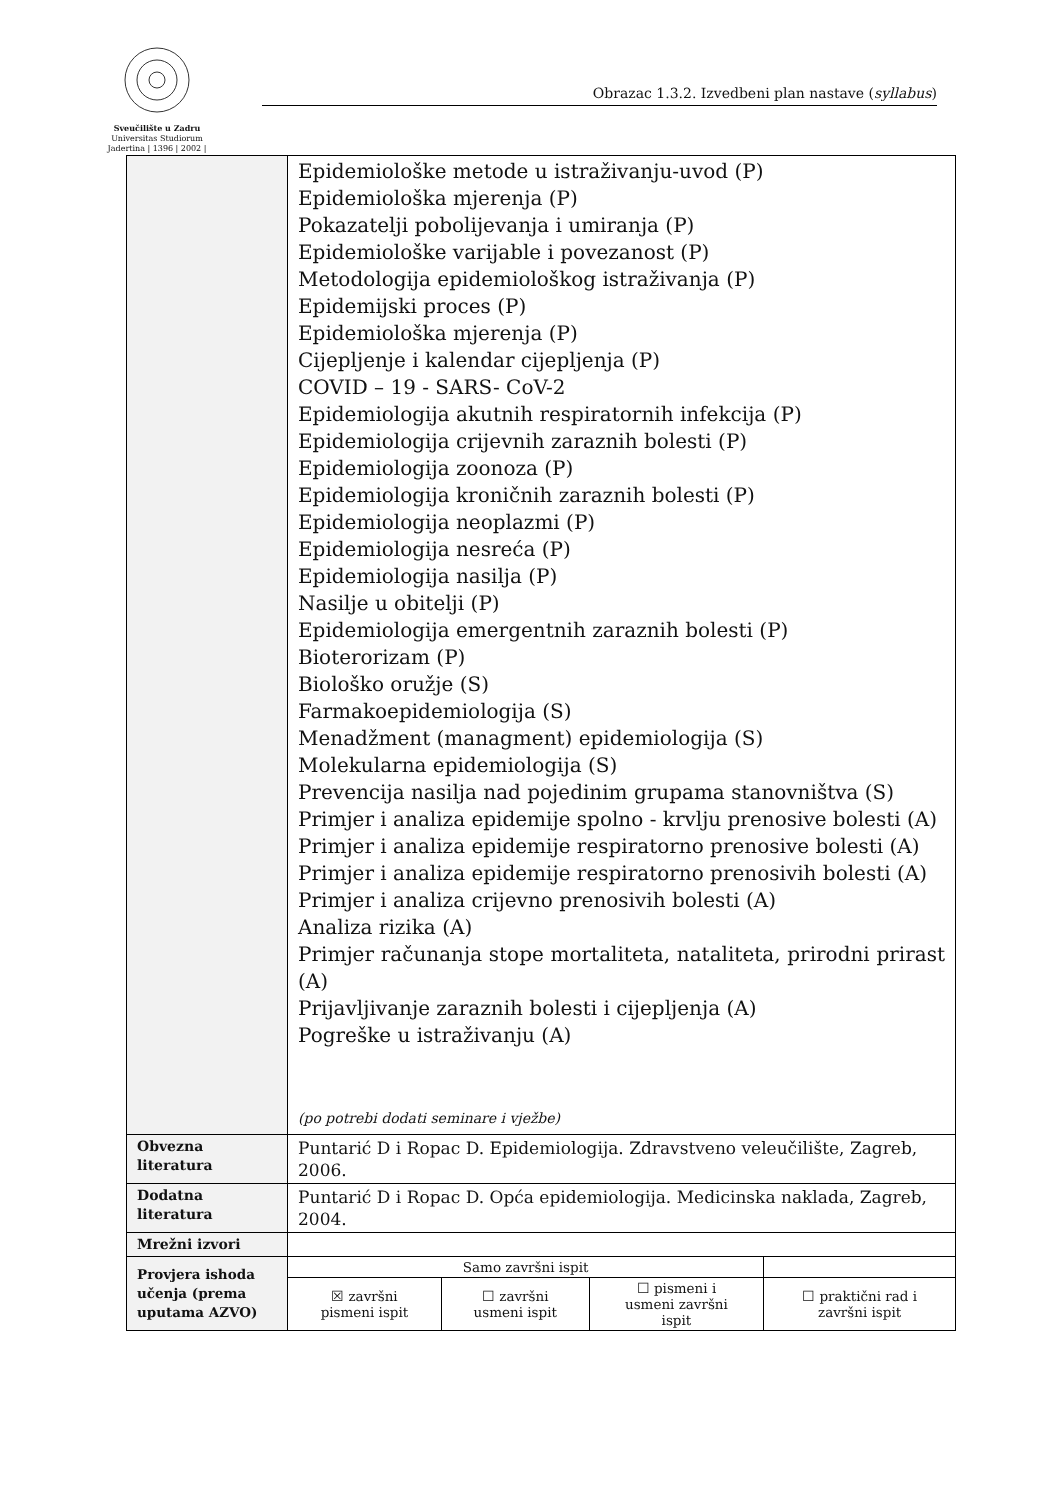Sveučilište u Zadru
Universitas Studiorum
Jadertina | 1396 | 2002 |
Obrazac 1.3.2. Izvedbeni plan nastave (syllabus)
| | Epidemiološke metode u istraživanju-uvod (P) Epidemiološka mjerenja (P) Pokazatelji pobolijevanja i umiranja (P) Epidemiološke varijable i povezanost (P) Metodologija epidemiološkog istraživanja (P) Epidemijski proces (P) Epidemiološka mjerenja (P) Cijepljenje i kalendar cijepljenja (P) COVID – 19 - SARS- CoV-2 Epidemiologija akutnih respiratornih infekcija (P) Epidemiologija crijevnih zaraznih bolesti (P) Epidemiologija zoonoza (P) Epidemiologija kroničnih zaraznih bolesti (P) Epidemiologija neoplazmi (P) Epidemiologija nesreća (P) Epidemiologija nasilja (P) Nasilje u obitelji (P) Epidemiologija emergentnih zaraznih bolesti (P) Bioterorizam (P) Biološko oružje (S) Farmakoepidemiologija (S) Menadžment (managment) epidemiologija (S) Molekularna epidemiologija (S) Prevencija nasilja nad pojedinim grupama stanovništva (S) Primjer i analiza epidemije spolno - krvlju prenosive bolesti (A) Primjer i analiza epidemije respiratorno prenosive bolesti (A) Primjer i analiza epidemije respiratorno prenosivih bolesti (A) Primjer i analiza crijevno prenosivih bolesti (A) Analiza rizika (A) Primjer računanja stope mortaliteta, nataliteta, prirodni prirast (A) Prijavljivanje zaraznih bolesti i cijepljenja (A) Pogreške u istraživanju (A) (po potrebi dodati seminare i vježbe) | | | |
| Obvezna literatura | Puntarić D i Ropac D. Epidemiologija. Zdravstveno veleučilište, Zagreb, 2006. | | | |
| Dodatna literatura | Puntarić D i Ropac D. Opća epidemiologija. Medicinska naklada, Zagreb, 2004. | | | |
| Mrežni izvori | | | | |
| Provjera ishoda učenja (prema uputama AZVO) | Samo završni ispit | | | |
| | ☒ završni pismeni ispit | ☐ završni usmeni ispit | ☐ pismeni i usmeni završni ispit | ☐ praktični rad i završni ispit |